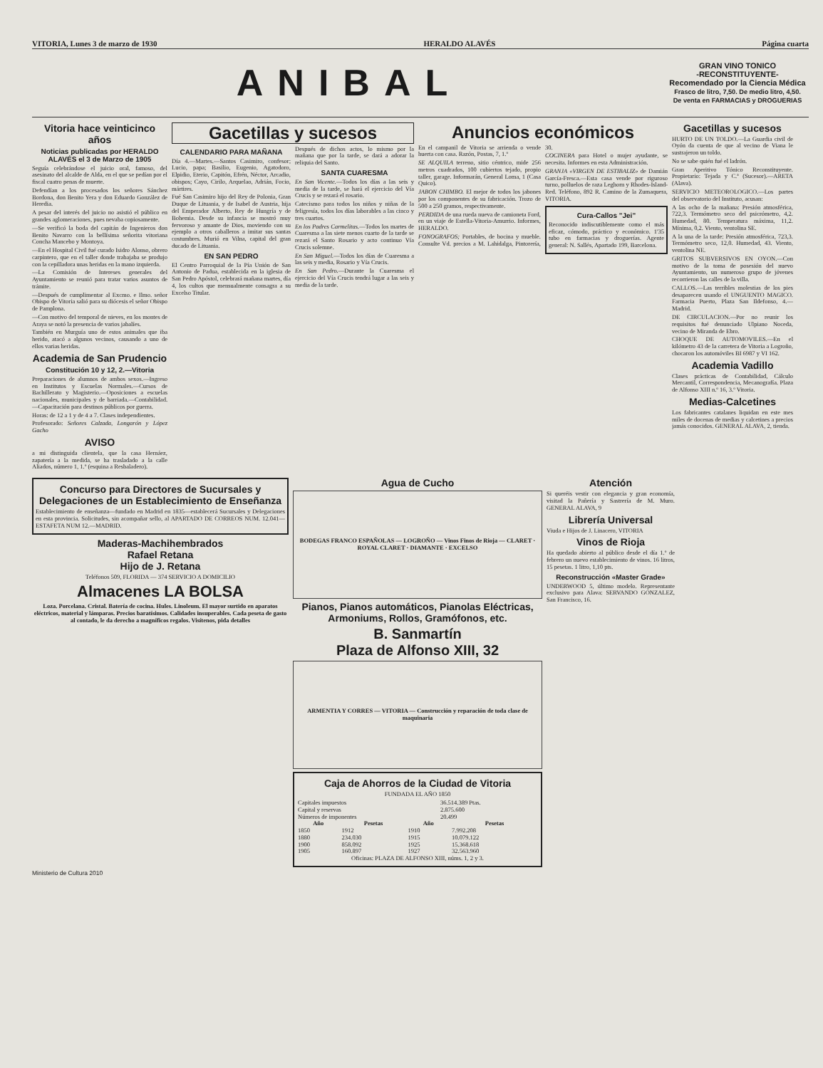VITORIA, Lunes 3 de marzo de 1930 HERALDO ALAVÉS Página cuarta
ANIBAL
GRAN VINO TONICO
-RECONSTITUYENTE-
Recomendado por la Ciencia Médica
Frasco de litro, 7,50. De medio litro, 4,50.
De venta en FARMACIAS y DROGUERIAS
Vitoria hace veinticinco años
Noticias publicadas por HERALDO ALAVÉS el 3 de Marzo de 1905
Seguía celebrándose el juicio oral, famoso, del asesinato del alcalde de Alda, en el que se pedían por el fiscal cuatro penas de muerte.
Defendían a los procesados los señores Sánchez Bordona, don Benito Yera y don Eduardo González de Heredia.
A pesar del interés del juicio no asistió el público en grandes aglomeraciones, pues nevaba copiosamente.
—Se verificó la boda del capitán de Ingenieros don Benito Navarro con la bellísima señorita vitoriana Concha Mancebo y Montoya.
—En el Hospital Civil fué curado Isidro Alonso, obrero carpintero, que en el taller donde trabajaba se produjo con la cepilladora unas heridas en la mano izquierda.
—La Comisión de Intereses generales del Ayuntamiento se reunió para tratar varios asuntos de trámite.
—Después de cumplimentar al Excmo. e Ilmo. señor Obispo de Vitoria salió para su diócesis el señor Obispo de Pamplona.
—Con motivo del temporal de nieves, en los montes de Araya se notó la presencia de varios jabalíes.
También en Murguía uno de estos animales que iba herido, atacó a algunos vecinos, causando a uno de ellos varias heridas.
Academia de San Prudencio
Constitución 10 y 12, 2.—Vitoria
Preparaciones de alumnos de ambos sexos.—Ingreso en Institutos y Escuelas Normales.—Cursos de Bachillerato y Magisterio.—Oposiciones a escuelas nacionales, municipales y de barriada.—Contabilidad.—Capacitación para destinos públicos por guerra.
Horas: de 12 a 1 y de 4 a 7. Clases independientes.
Profesorado: Señores Calzada, Longarón y López Gacho
AVISO
a mi distinguida clientela, que la casa Hernáez, zapatería a la medida, se ha trasladado a la calle Aliados, número 1, 1.º (esquina a Resbaladero).
Gacetillas y sucesos
CALENDARIO PARA MAÑANA
Día 4.—Martes.—Santos Casimiro, confesor; Lucio, papa; Basilio, Eugenio, Agatodoro, Elpidio, Eterio, Capitón, Efrén, Néctor, Arcadio, obispos; Cayo, Cirilo, Arquelao, Adrián, Focio, mártires.
Fué San Casimiro hijo del Rey de Polonia, Gran Duque de Lituania, y de Isabel de Austria, hija del Emperador Alberto, Rey de Hungría y de Bohemia. Desde su infancia se mostró muy fervoroso y amante de Dios, moviendo con su ejemplo a otros caballeros a imitar sus santas costumbres. Murió en Vilna, capital del gran ducado de Lituania.
EN SAN PEDRO
El Centro Parroquial de la Pía Unión de San Antonio de Padua, establecida en la iglesia de San Pedro Apóstol, celebrará mañana martes, día 4, los cultos que mensualmente consagra a su Excelso Titular.
Después de dichos actos, lo mismo por la mañana que por la tarde, se dará a adorar la reliquia del Santo.
SANTA CUARESMA
En San Vicente.—Todos los días a las seis y media de la tarde, se hará el ejercicio del Vía Crucis y se rezará el rosario.
Catecismo para todos los niños y niñas de la feligresía, todos los días laborables a las cinco y tres cuartos.
En los Padres Carmelitas.—Todos los martes de Cuaresma a las siete menos cuarto de la tarde se rezará el Santo Rosario y acto continuo Vía Crucis solemne.
En San Miguel.—Todos los días de Cuaresma a las seis y media, Rosario y Vía Crucis.
En San Pedro.—Durante la Cuaresma el ejercicio del Vía Crucis tendrá lugar a las seis y media de la tarde.
Anuncios económicos
En el campanil de Vitoria se arrienda o vende huerta con casa. Razón, Postas, 7, 1.º
SE ALQUILA terreno, sitio céntrico, mide 256 metros cuadrados, 100 cubiertos tejado, propio taller, garage. Informarán, General Loma, 1 (Casa Quico).
JABON CHIMBO. El mejor de todos los jabones por los componentes de su fabricación. Trozo de 500 a 250 gramos, respectivamente.
PERDIDA de una rueda nueva de camioneta Ford, en un viaje de Estella-Vitoria-Amurrio. Informes, HERALDO.
FONOGRAFOS; Portables, de bocina y mueble. Consulte Vd. precios a M. Lahidalga, Pintorería, 30.
COCINERA para Hotel o mujer ayudante, se necesita. Informes en esta Administración.
GRANJA «VIRGEN DE ESTIBALIZ» de Damián García-Fresca.—Esta casa vende por riguroso turno, polluelos de raza Leghorn y Rhodes-Island-Red. Teléfono, 892 R. Camino de la Zumaquera, VITORIA.
Cura-Callos "Jei"
Reconocido indiscutiblemente como el más eficaz, cómodo, práctico y económico. 1'35 tubo en farmacias y droguerías. Agente general: N. Sallés, Apartado 199, Barcelona.
Gacetillas y sucesos
HURTO DE UN TOLDO.—La Guardia civil de Oyón da cuenta de que al vecino de Viana le sustrajeron un toldo.
No se sabe quién fué el ladrón.
Gran Aperitivo Tónico Reconstituyente. Propietario: Tejada y C.ª (Sucesor).—ARETA (Alava).
SERVICIO METEOROLOGICO.—Los partes del observatorio del Instituto, acusan:
A las ocho de la mañana: Presión atmosférica, 722,3. Termómetro seco del psicrómetro, 4,2. Humedad, 80. Temperatura máxima, 11,2. Mínima, 0,2. Viento, ventolina SE.
A la una de la tarde: Presión atmosférica, 723,3. Termómetro seco, 12,0. Humedad, 43. Viento, ventolina NE.
GRITOS SUBVERSIVOS EN OYON.—Con motivo de la toma de posesión del nuevo Ayuntamiento, un numeroso grupo de jóvenes recorrieron las calles de la villa.
CALLOS.—Las terribles molestias de los pies desaparecen usando el UNGUENTO MAGICO. Farmacia Puerto, Plaza San Ildefonso, 4.—Madrid.
DE CIRCULACION.—Por no reunir los requisitos fué denunciado Ulpiano Noceda, vecino de Miranda de Ebro.
CHOQUE DE AUTOMOVILES.—En el kilómetro 43 de la carretera de Vitoria a Logroño, chocaron los automóviles BI 6987 y VI 162.
Academia Vadillo
Clases prácticas de Contabilidad, Cálculo Mercantil, Correspondencia, Mecanografía. Plaza de Alfonso XIII n.º 16, 3.º Vitoria.
Medias-Calcetines
Los fabricantes catalanes liquidan en este mes miles de docenas de medias y calcetines a precios jamás conocidos. GENERAL ALAVA, 2, tienda.
Concurso para Directores de Sucursales y Delegaciones de un Establecimiento de Enseñanza
Establecimiento de enseñanza—fundado en Madrid en 1835—establecerá Sucursales y Delegaciones en esta provincia. Solicitudes, sin acompañar sello, al APARTADO DE CORREOS NUM. 12.041—ESTAFETA NUM 12.—MADRID.
Maderas-Machihembrados
Rafael Retana
Hijo de J. Retana
Teléfonos 509, FLORIDA — 374 SERVICIO A DOMICILIO
Almacenes LA BOLSA
Loza. Porcelana. Cristal. Batería de cocina. Hules. Linoleum. El mayor surtido en aparatos eléctricos, material y lámparas. Precios baratísimos. Calidades insuperables. Cada peseta de gasto al contado, le da derecho a magníficos regalos. Visítenos, pida detalles
Agua de Cucho
BODEGAS FRANCO ESPAÑOLAS — LOGROÑO — Vinos Finos de Rioja — CLARET · ROYAL CLARET · DIAMANTE · EXCELSO
Pianos, Pianos automáticos, Pianolas Eléctricas, Armoniums, Rollos, Gramófonos, etc.
B. Sanmartín
Plaza de Alfonso XIII, 32
ARMENTIA Y CORRES — VITORIA — Construcción y reparación de toda clase de maquinaria
Caja de Ahorros de la Ciudad de Vitoria
FUNDADA EL AÑO 1850
| Capitales impuestos | 36.514.389 Ptas. |
| Capital y reservas | 2.875.600 |
| Números de imponentes | 20.499 |
| Año | Pesetas | Año | Pesetas |
| --- | --- | --- | --- |
| 1850 | 1912 | 1910 | 7.992.208 |
| 1880 | 234.030 | 1915 | 10.079.122 |
| 1900 | 858.092 | 1925 | 15.368.618 |
| 1905 | 160.897 | 1927 | 32.563.960 |
Oficinas: PLAZA DE ALFONSO XIII, núms. 1, 2 y 3.
Atención
Si queréis vestir con elegancia y gran economía, visitad la Pañería y Sastrería de M. Muro. GENERAL ALAVA, 9
Librería Universal
Viuda e Hijos de J. Linacero, VITORIA
Vinos de Rioja
Ha quedado abierto al público desde el día 1.º de febrero un nuevo establecimiento de vinos. 16 litros, 15 pesetas. 1 litro, 1,10 pts.
Reconstrucción «Master Grade»
UNDERWOOD 5, último modelo. Representante exclusivo para Alava: SERVANDO GONZALEZ, San Francisco, 16.
Ministerio de Cultura 2010